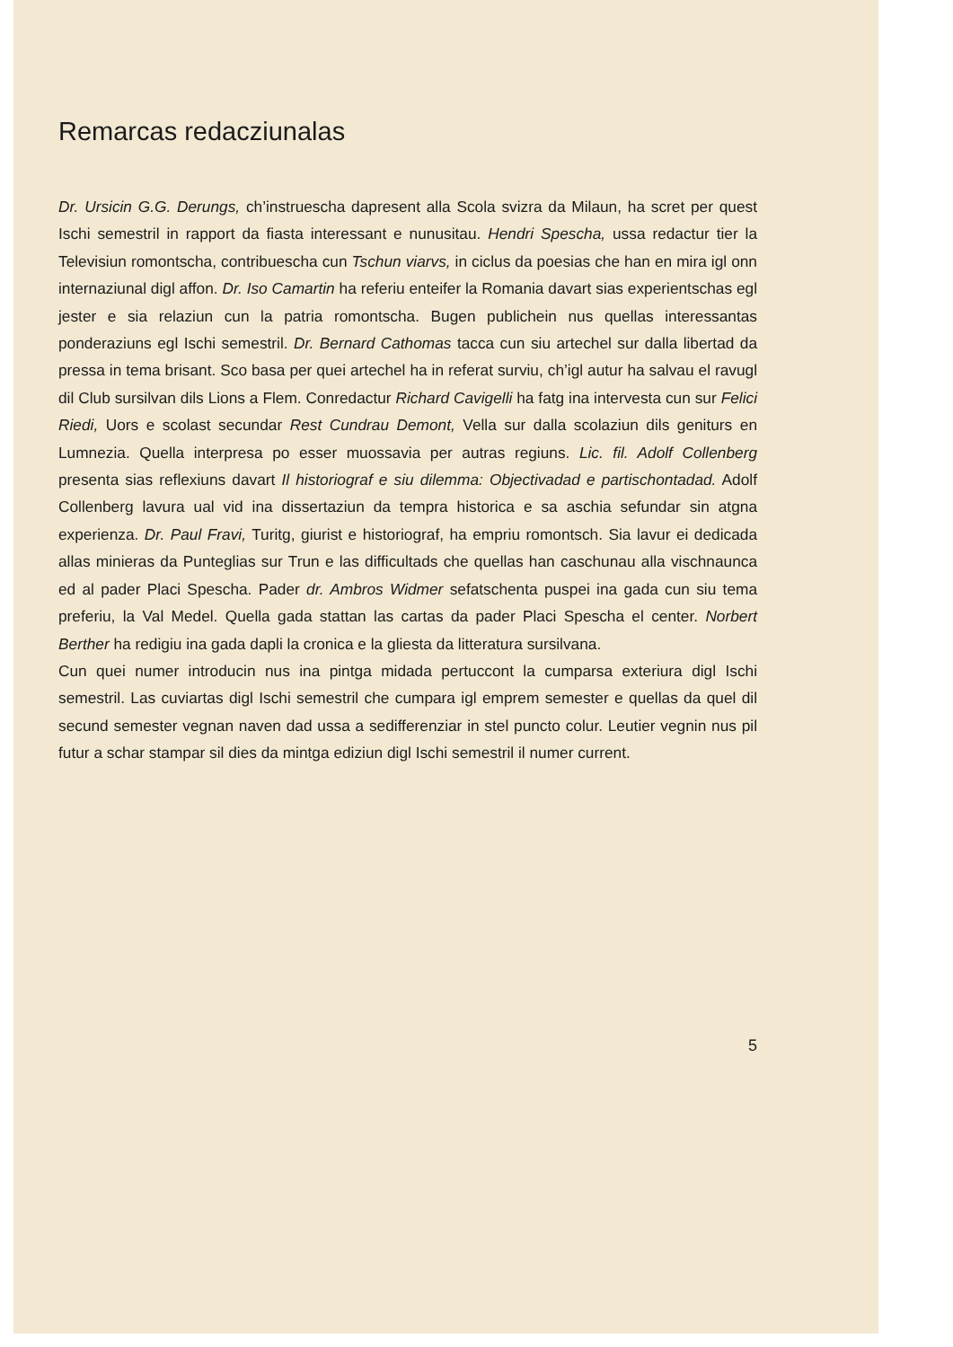Remarcas redacziunalas
Dr. Ursicin G.G. Derungs, ch’instruescha dapresent alla Scola svizra da Milaun, ha scret per quest Ischi semestril in rapport da fiasta interessant e nunusitau. Hendri Spescha, ussa redactur tier la Televisiun romontscha, contribuescha cun Tschun viarvs, in ciclus da poesias che han en mira igl onn internaziunal digl affon. Dr. Iso Camartin ha referiu enteifer la Romania davart sias experientschas egl jester e sia relaziun cun la patria romontscha. Bugen publichein nus quellas interessantas ponderaziuns egl Ischi semestril. Dr. Bernard Cathomas tacca cun siu artechel sur dalla libertad da pressa in tema brisant. Sco basa per quei artechel ha in referat surviu, ch’igl autur ha salvau el ravugl dil Club sursilvan dils Lions a Flem. Conredactur Richard Cavigelli ha fatg ina intervesta cun sur Felici Riedi, Uors e scolast secundar Rest Cundrau Demont, Vella sur dalla scolaziun dils geniturs en Lumnezia. Quella interpresa po esser muossavia per autras regiuns. Lic. fil. Adolf Collenberg presenta sias reflexiuns davart Il historiograf e siu dilemma: Objectivadad e partischontadad. Adolf Collenberg lavura ual vid ina dissertaziun da tempra historica e sa aschia sefundar sin atgna experienza. Dr. Paul Fravi, Turitg, giurist e historiograf, ha empriu romontsch. Sia lavur ei dedicada allas minieras da Punteglias sur Trun e las difficultads che quellas han caschunau alla vischnaunca ed al pader Placi Spescha. Pader dr. Ambros Widmer sefatschenta puspei ina gada cun siu tema preferiu, la Val Medel. Quella gada stattan las cartas da pader Placi Spescha el center. Norbert Berther ha redigiu ina gada dapli la cronica e la gliesta da litteratura sursilvana.
Cun quei numer introducin nus ina pintga midada pertuccont la cumparsa exteriura digl Ischi semestril. Las cuviartas digl Ischi semestril che cumpara igl emprem semester e quellas da quel dil secund semester vegnan naven dad ussa a sedifferenziar in stel puncto colur. Leutier vegnin nus pil futur a schar stampar sil dies da mintga ediziun digl Ischi semestril il numer current.
5